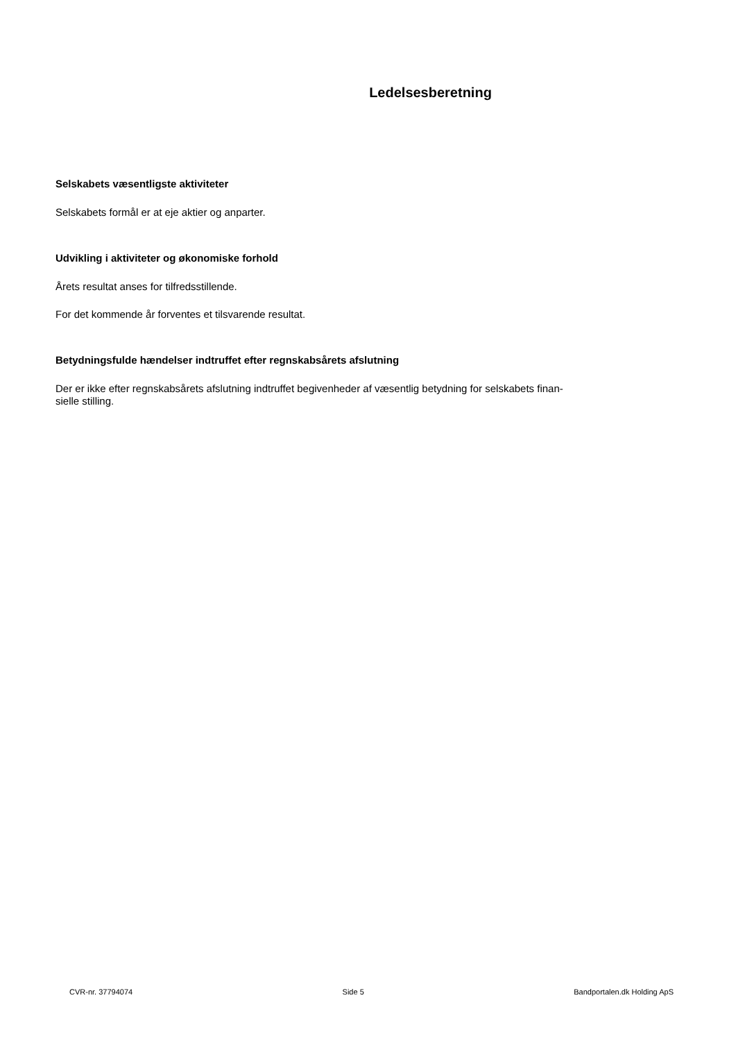Ledelsesberetning
Selskabets væsentligste aktiviteter
Selskabets formål er at eje aktier og anparter.
Udvikling i aktiviteter og økonomiske forhold
Årets resultat anses for tilfredsstillende.
For det kommende år forventes et tilsvarende resultat.
Betydningsfulde hændelser indtruffet efter regnskabsårets afslutning
Der er ikke efter regnskabsårets afslutning indtruffet begivenheder af væsentlig betydning for selskabets finan-
sielle stilling.
CVR-nr. 37794074 Side 5 Bandportalen.dk Holding ApS